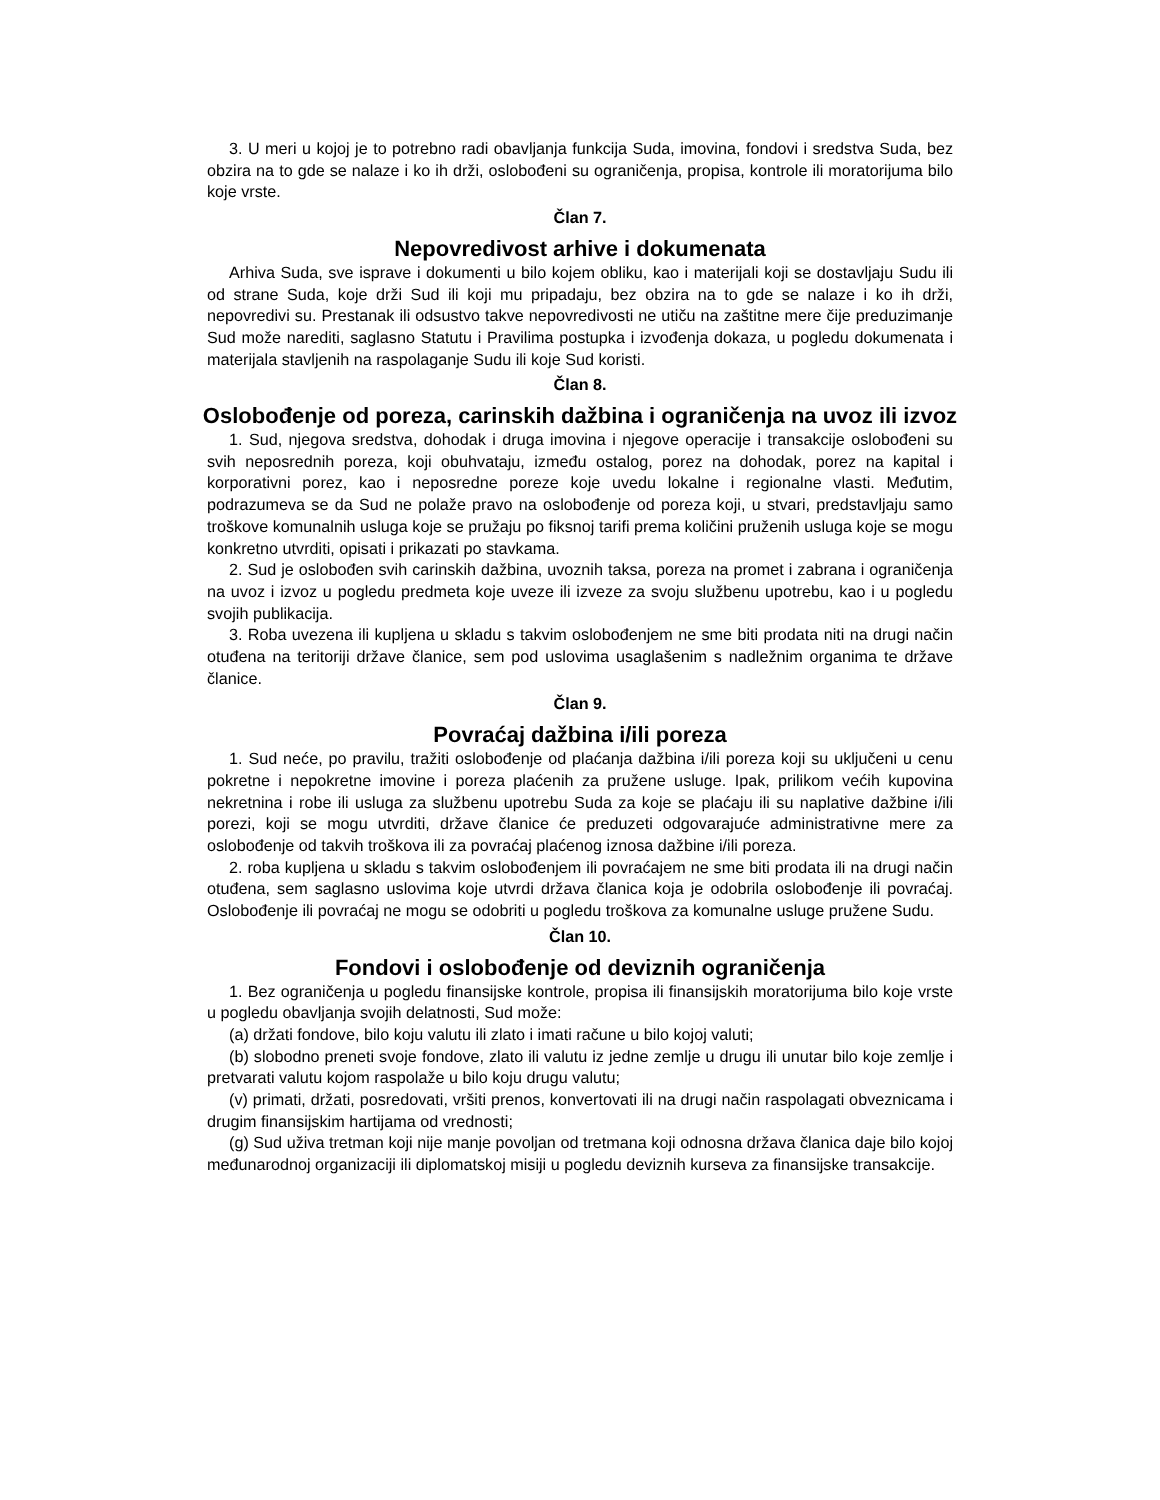3. U meri u kojoj je to potrebno radi obavljanja funkcija Suda, imovina, fondovi i sredstva Suda, bez obzira na to gde se nalaze i ko ih drži, oslobođeni su ograničenja, propisa, kontrole ili moratorijuma bilo koje vrste.
Član 7.
Nepovredivost arhive i dokumenata
Arhiva Suda, sve isprave i dokumenti u bilo kojem obliku, kao i materijali koji se dostavljaju Sudu ili od strane Suda, koje drži Sud ili koji mu pripadaju, bez obzira na to gde se nalaze i ko ih drži, nepovredivi su. Prestanak ili odsustvo takve nepovredivosti ne utiču na zaštitne mere čije preduzimanje Sud može narediti, saglasno Statutu i Pravilima postupka i izvođenja dokaza, u pogledu dokumenata i materijala stavljenih na raspolaganje Sudu ili koje Sud koristi.
Član 8.
Oslobođenje od poreza, carinskih dažbina i ograničenja na uvoz ili izvoz
1. Sud, njegova sredstva, dohodak i druga imovina i njegove operacije i transakcije oslobođeni su svih neposrednih poreza, koji obuhvataju, između ostalog, porez na dohodak, porez na kapital i korporativni porez, kao i neposredne poreze koje uvedu lokalne i regionalne vlasti. Međutim, podrazumeva se da Sud ne polaže pravo na oslobođenje od poreza koji, u stvari, predstavljaju samo troškove komunalnih usluga koje se pružaju po fiksnoj tarifi prema količini pruženih usluga koje se mogu konkretno utvrditi, opisati i prikazati po stavkama.
2. Sud je oslobođen svih carinskih dažbina, uvoznih taksa, poreza na promet i zabrana i ograničenja na uvoz i izvoz u pogledu predmeta koje uveze ili izveze za svoju službenu upotrebu, kao i u pogledu svojih publikacija.
3. Roba uvezena ili kupljena u skladu s takvim oslobođenjem ne sme biti prodata niti na drugi način otuđena na teritoriji države članice, sem pod uslovima usaglašenim s nadležnim organima te države članice.
Član 9.
Povraćaj dažbina i/ili poreza
1. Sud neće, po pravilu, tražiti oslobođenje od plaćanja dažbina i/ili poreza koji su uključeni u cenu pokretne i nepokretne imovine i poreza plaćenih za pružene usluge. Ipak, prilikom većih kupovina nekretnina i robe ili usluga za službenu upotrebu Suda za koje se plaćaju ili su naplative dažbine i/ili porezi, koji se mogu utvrditi, države članice će preduzeti odgovarajuće administrativne mere za oslobođenje od takvih troškova ili za povraćaj plaćenog iznosa dažbine i/ili poreza.
2. roba kupljena u skladu s takvim oslobođenjem ili povraćajem ne sme biti prodata ili na drugi način otuđena, sem saglasno uslovima koje utvrdi država članica koja je odobrila oslobođenje ili povraćaj. Oslobođenje ili povraćaj ne mogu se odobriti u pogledu troškova za komunalne usluge pružene Sudu.
Član 10.
Fondovi i oslobođenje od deviznih ograničenja
1. Bez ograničenja u pogledu finansijske kontrole, propisa ili finansijskih moratorijuma bilo koje vrste u pogledu obavljanja svojih delatnosti, Sud može:
(a) držati fondove, bilo koju valutu ili zlato i imati račune u bilo kojoj valuti;
(b) slobodno preneti svoje fondove, zlato ili valutu iz jedne zemlje u drugu ili unutar bilo koje zemlje i pretvarati valutu kojom raspolaže u bilo koju drugu valutu;
(v) primati, držati, posredovati, vršiti prenos, konvertovati ili na drugi način raspolagati obveznicama i drugim finansijskim hartijama od vrednosti;
(g) Sud uživa tretman koji nije manje povoljan od tretmana koji odnosna država članica daje bilo kojoj međunarodnoj organizaciji ili diplomatskoj misiji u pogledu deviznih kurseva za finansijske transakcije.